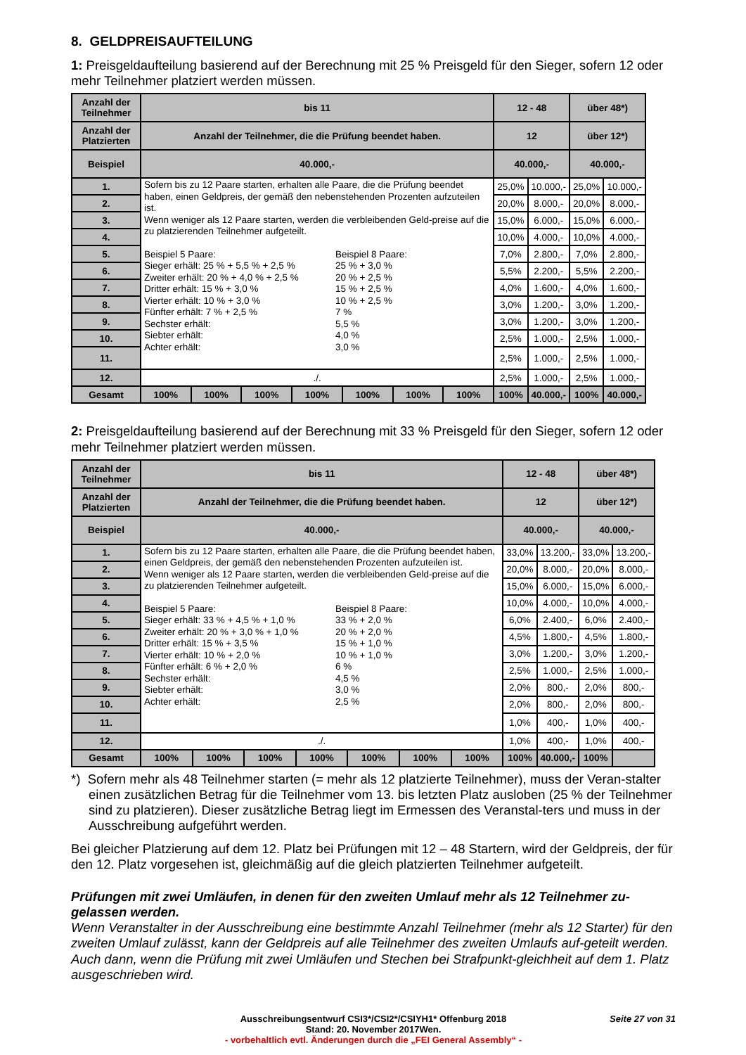8. GELDPREISAUFTEILUNG
1: Preisgeldaufteilung basierend auf der Berechnung mit 25 % Preisgeld für den Sieger, sofern 12 oder mehr Teilnehmer platziert werden müssen.
| Anzahl der Teilnehmer | bis 11 | | | | | | | 12 - 48 | | über 48*) | |
| --- | --- | --- | --- | --- | --- | --- | --- | --- | --- | --- | --- |
| Anzahl der Platzierten | Anzahl der Teilnehmer, die die Prüfung beendet haben. | | | | | | | 12 | | über 12*) | |
| Beispiel | 40.000,- | | | | | | | 40.000,- | | 40.000,- | |
| 1. | Sofern bis zu 12 Paare starten, erhalten alle Paare, die die Prüfung beendet haben, einen Geldpreis, der gemäß den nebenstehenden Prozenten aufzuteilen ist. Wenn weniger als 12 Paare starten, werden die verbleibenden Geld-preise auf die zu platzierenden Teilnehmer aufgeteilt. Beispiel 5 Paare: Sieger erhält: 25 % + 5,5 % + 2,5 % Zweiter erhält: 20 % + 4,0 % + 2,5 % Dritter erhält: 15 % + 3,0 % Vierter erhält: 10 % + 3,0 % Fünfter erhält: 7 % + 2,5 % Sechster erhält: Siebter erhält: Achter erhält: Beispiel 8 Paare: 25 % + 3,0 % 20 % + 2,5 % 15 % + 2,5 % 10 % + 2,5 % 7 % 5,5 % 4,0 % 3,0 % | | | | | | | 25,0% | 10.000,- | 25,0% | 10.000,- |
| 2. | | | | | | | | 20,0% | 8.000,- | 20,0% | 8.000,- |
| 3. | | | | | | | | 15,0% | 6.000,- | 15,0% | 6.000,- |
| 4. | | | | | | | | 10,0% | 4.000,- | 10,0% | 4.000,- |
| 5. | | | | | | | | 7,0% | 2.800,- | 7,0% | 2.800,- |
| 6. | | | | | | | | 5,5% | 2.200,- | 5,5% | 2.200,- |
| 7. | | | | | | | | 4,0% | 1.600,- | 4,0% | 1.600,- |
| 8. | | | | | | | | 3,0% | 1.200,- | 3,0% | 1.200,- |
| 9. | | | | | | | | 3,0% | 1.200,- | 3,0% | 1.200,- |
| 10. | | | | | | | | 2,5% | 1.000,- | 2,5% | 1.000,- |
| 11. | | | | | | | | 2,5% | 1.000,- | 2,5% | 1.000,- |
| 12. | ./. | | | | | | | 2,5% | 1.000,- | 2,5% | 1.000,- |
| Gesamt | 100% | 100% | 100% | 100% | 100% | 100% | 100% | 100% | 40.000,- | 100% | 40.000,- |
2: Preisgeldaufteilung basierend auf der Berechnung mit 33 % Preisgeld für den Sieger, sofern 12 oder mehr Teilnehmer platziert werden müssen.
| Anzahl der Teilnehmer | bis 11 | | | | | | | 12 - 48 | | über 48*) | |
| --- | --- | --- | --- | --- | --- | --- | --- | --- | --- | --- | --- |
| Anzahl der Platzierten | Anzahl der Teilnehmer, die die Prüfung beendet haben. | | | | | | | 12 | | über 12*) | |
| Beispiel | 40.000,- | | | | | | | 40.000,- | | 40.000,- | |
| 1. | Sofern bis zu 12 Paare starten, erhalten alle Paare, die die Prüfung beendet haben, einen Geldpreis, der gemäß den nebenstehenden Prozenten aufzuteilen ist. Wenn weniger als 12 Paare starten, werden die verbleibenden Geld-preise auf die zu platzierenden Teilnehmer aufgeteilt. Beispiel 5 Paare: Sieger erhält: 33 % + 4,5 % + 1,0 % Zweiter erhält: 20 % + 3,0 % + 1,0 % Dritter erhält: 15 % + 3,5 % Vierter erhält: 10 % + 2,0 % Fünfter erhält: 6 % + 2,0 % Sechster erhält: Siebter erhält: Achter erhält: Beispiel 8 Paare: 33 % + 2,0 % 20 % + 2,0 % 15 % + 1,0 % 10 % + 1,0 % 6 % 4,5 % 3,0 % 2,5 % | | | | | | | 33,0% | 13.200,- | 33,0% | 13.200,- |
| 2. | | | | | | | | 20,0% | 8.000,- | 20,0% | 8.000,- |
| 3. | | | | | | | | 15,0% | 6.000,- | 15,0% | 6.000,- |
| 4. | | | | | | | | 10,0% | 4.000,- | 10,0% | 4.000,- |
| 5. | | | | | | | | 6,0% | 2.400,- | 6,0% | 2.400,- |
| 6. | | | | | | | | 4,5% | 1.800,- | 4,5% | 1.800,- |
| 7. | | | | | | | | 3,0% | 1.200,- | 3,0% | 1.200,- |
| 8. | | | | | | | | 2,5% | 1.000,- | 2,5% | 1.000,- |
| 9. | | | | | | | | 2,0% | 800,- | 2,0% | 800,- |
| 10. | | | | | | | | 2,0% | 800,- | 2,0% | 800,- |
| 11. | | | | | | | | 1,0% | 400,- | 1,0% | 400,- |
| 12. | ./. | | | | | | | 1,0% | 400,- | 1,0% | 400,- |
| Gesamt | 100% | 100% | 100% | 100% | 100% | 100% | 100% | 100% | 40.000,- | 100% | |
*) Sofern mehr als 48 Teilnehmer starten (= mehr als 12 platzierte Teilnehmer), muss der Veran-stalter einen zusätzlichen Betrag für die Teilnehmer vom 13. bis letzten Platz ausloben (25 % der Teilnehmer sind zu platzieren). Dieser zusätzliche Betrag liegt im Ermessen des Veranstal-ters und muss in der Ausschreibung aufgeführt werden.
Bei gleicher Platzierung auf dem 12. Platz bei Prüfungen mit 12 – 48 Startern, wird der Geldpreis, der für den 12. Platz vorgesehen ist, gleichmäßig auf die gleich platzierten Teilnehmer aufgeteilt.
Prüfungen mit zwei Umläufen, in denen für den zweiten Umlauf mehr als 12 Teilnehmer zu-gelassen werden.
Wenn Veranstalter in der Ausschreibung eine bestimmte Anzahl Teilnehmer (mehr als 12 Starter) für den zweiten Umlauf zulässt, kann der Geldpreis auf alle Teilnehmer des zweiten Umlaufs auf-geteilt werden. Auch dann, wenn die Prüfung mit zwei Umläufen und Stechen bei Strafpunkt-gleichheit auf dem 1. Platz ausgeschrieben wird.
Ausschreibungsentwurf CSI3*/CSI2*/CSIYH1* Offenburg 2018 Seite 27 von 31
Stand: 20. November 2017Wen.
- vorbehaltlich evtl. Änderungen durch die „FEI General Assembly“ -